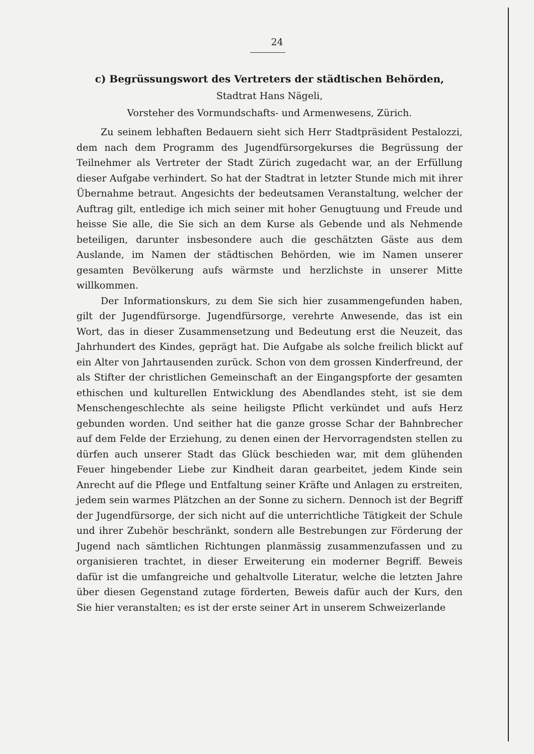24
c) Begrüssungswort des Vertreters der städtischen Behörden,
Stadtrat Hans Nägeli,
Vorsteher des Vormundschafts- und Armenwesens, Zürich.
Zu seinem lebhaften Bedauern sieht sich Herr Stadtpräsident Pestalozzi, dem nach dem Programm des Jugendfürsorgekurses die Begrüssung der Teilnehmer als Vertreter der Stadt Zürich zugedacht war, an der Erfüllung dieser Aufgabe verhindert. So hat der Stadtrat in letzter Stunde mich mit ihrer Übernahme betraut. Angesichts der bedeutsamen Veranstaltung, welcher der Auftrag gilt, entledige ich mich seiner mit hoher Genugtuung und Freude und heisse Sie alle, die Sie sich an dem Kurse als Gebende und als Nehmende beteiligen, darunter insbesondere auch die geschätzten Gäste aus dem Auslande, im Namen der städtischen Behörden, wie im Namen unserer gesamten Bevölkerung aufs wärmste und herzlichste in unserer Mitte willkommen.
Der Informationskurs, zu dem Sie sich hier zusammengefunden haben, gilt der Jugendfürsorge. Jugendfürsorge, verehrte Anwesende, das ist ein Wort, das in dieser Zusammensetzung und Bedeutung erst die Neuzeit, das Jahrhundert des Kindes, geprägt hat. Die Aufgabe als solche freilich blickt auf ein Alter von Jahrtausenden zurück. Schon von dem grossen Kinderfreund, der als Stifter der christlichen Gemeinschaft an der Eingangspforte der gesamten ethischen und kulturellen Entwicklung des Abendlandes steht, ist sie dem Menschengeschlechte als seine heiligste Pflicht verkündet und aufs Herz gebunden worden. Und seither hat die ganze grosse Schar der Bahnbrecher auf dem Felde der Erziehung, zu denen einen der Hervorragendsten stellen zu dürfen auch unserer Stadt das Glück beschieden war, mit dem glühenden Feuer hingebender Liebe zur Kindheit daran gearbeitet, jedem Kinde sein Anrecht auf die Pflege und Entfaltung seiner Kräfte und Anlagen zu erstreiten, jedem sein warmes Plätzchen an der Sonne zu sichern. Dennoch ist der Begriff der Jugendfürsorge, der sich nicht auf die unterrichtliche Tätigkeit der Schule und ihrer Zubehör beschränkt, sondern alle Bestrebungen zur Förderung der Jugend nach sämtlichen Richtungen planmässig zusammenzufassen und zu organisieren trachtet, in dieser Erweiterung ein moderner Begriff. Beweis dafür ist die umfangreiche und gehaltvolle Literatur, welche die letzten Jahre über diesen Gegenstand zutage förderten, Beweis dafür auch der Kurs, den Sie hier veranstalten; es ist der erste seiner Art in unserem Schweizerlande